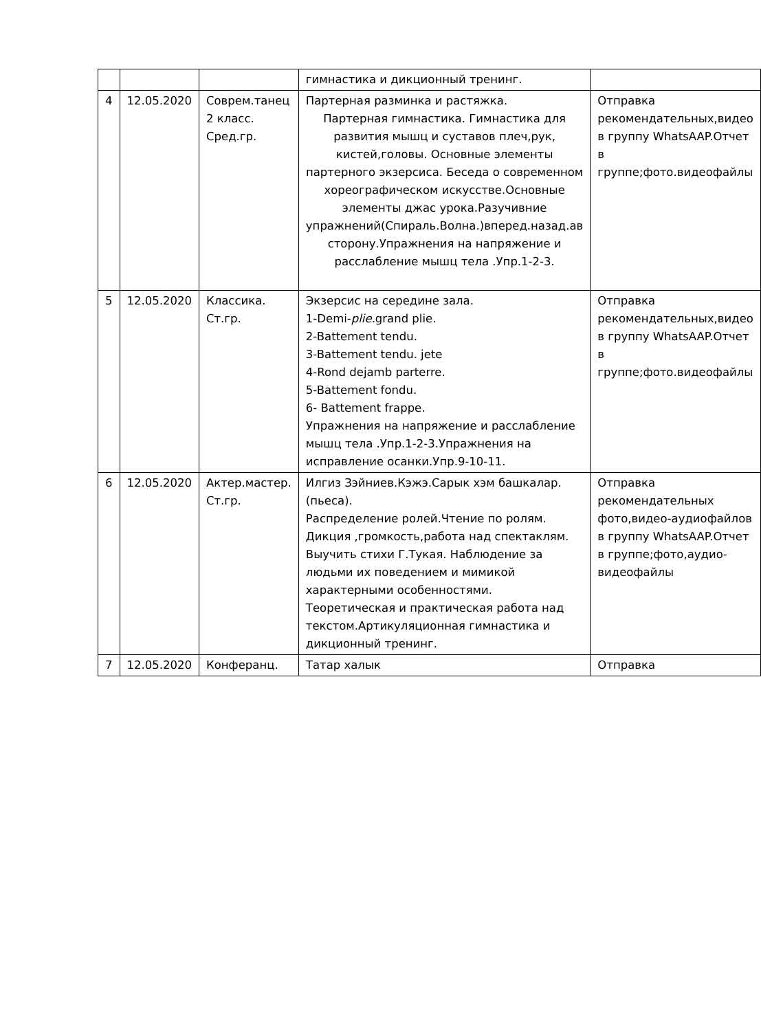| | | | гимнастика и дикционный тренинг. | |
| 4 | 12.05.2020 | Соврем.танец 2 класс. Сред.гр. | Партерная разминка и растяжка. Партерная гимнастика. Гимнастика для развития мышц и суставов плеч,рук, кистей,головы. Основные элементы партерного экзерсиса. Беседа о современном хореографическом искусстве.Основные элементы джас урока.Разучивние упражнений(Спираль.Волна.)вперед.назад.ав сторону.Упражнения на напряжение и расслабление мышц тела .Упр.1-2-3. | Отправка рекомендательных,видео в группу WhatsAAP.Отчет в группе;фото.видеофайлы |
| 5 | 12.05.2020 | Классика. Ст.гр. | Экзерсис на середине зала. 1-Demi- plie. grand plie. 2-Battement tendu. 3-Battement tendu. jete 4-Rond dejamb parterre. 5-Battement fondu. 6- Battement frappe. Упражнения на напряжение и расслабление мышц тела .Упр.1-2-3.Упражнения на исправление осанки.Упр.9-10-11. | Отправка рекомендательных,видео в группу WhatsAAP.Отчет в группе;фото.видеофайлы |
| 6 | 12.05.2020 | Актер.мастер. Ст.гр. | Илгиз Зэйниев.Кэжэ.Сарык хэм башкалар.(пьеса). Распределение ролей.Чтение по ролям. Дикция ,громкость,работа над спектаклям. Выучить стихи Г.Тукая. Наблюдение за людьми их поведением и мимикой характерными особенностями. Теоретическая и практическая работа над текстом.Артикуляционная гимнастика и дикционный тренинг. | Отправка рекомендательных фото,видео-аудиофайлов в группу WhatsAAP.Отчет в группе;фото,аудио-видеофайлы |
| 7 | 12.05.2020 | Конферанц. | Татар халык | Отправка |